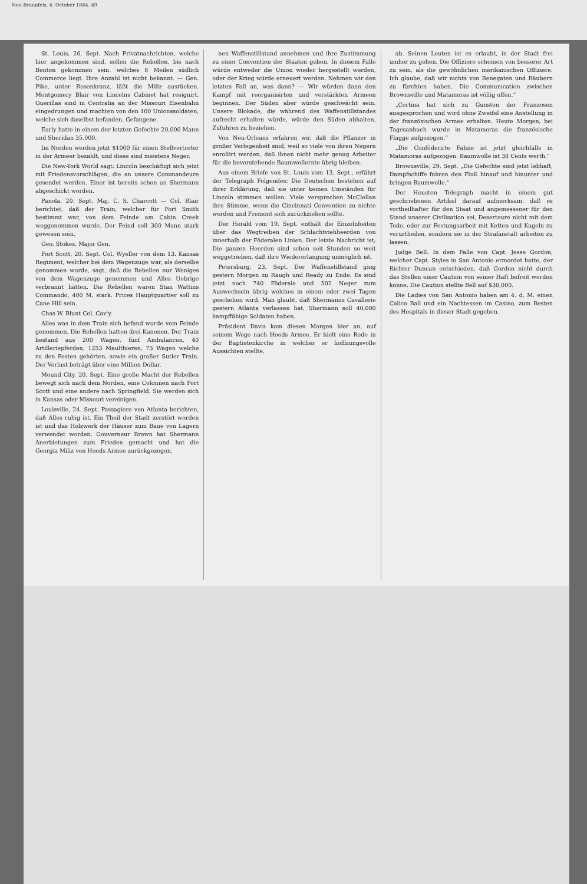Neu-Braunfels, 4. October 1864. 49
St. Louis, 26. Sept. Nach Privatnachrichten, welche hier angekommen sind, sollen die Rebellen, bis nach Benton gekommen sein, welches 8 Meilen südlich Commerce liegt. Ihre Anzahl ist nicht bekannt. — Gen. Pike, unter Rosenkranz, läßt die Miliz ausrücken. Montgomery Blair von Lincolns Cabinet hat resignirt. Guerillas sind in Centralia an der Missouri Eisenbahn eingedrungen und machten von den 100 Unionssoldaten, welche sich daselbst befanden, Gefangene.
Early hatte in einem der letzten Gefechte 20,000 Mann und Sheridan 35,000.
Im Norden werden jetzt $1000 für einen Stellvertreter in der Armeer bezahlt, und diese sind meistens Neger.
Die New-York World sagt: Lincoln beschäftigt sich jetzt mit Friedensvorschlägen, die an unsere Commandeure gesendet werden. Einer ist bereits schon an Shermann abgeschickt worden.
Panola, 20. Sept. Maj. C. S. Charcott — Col. Blair berichtet, daß der Train, welcher für Fort Smith bestimmt war, von dem Feinde am Cabin Creek weggenommen wurde. Der Feind soll 300 Mann stark gewesen sein.
Geo. Stokes, Major Gen.
Fort Scott, 20. Sept. Col. Wyeller von dem 13. Kansas Regiment, welcher bei dem Wagenzuge war, als derselbe genommen wurde, sagt, daß die Rebellen nur Weniges von dem Wagenzuge genommen und Alles Uebrige verbrannt hätten. Die Rebellen waren Stan Wattins Commando, 400 M. stark. Prices Hauptquartier soll zu Cane Hill sein.
Chas W. Blunt Col. Cav'y.
Alles was in dem Train sich befand wurde vom Feinde genommen. Die Rebellen hatten drei Kanonen. Der Train bestand aus 200 Wagen, fünf Ambulancen, 40 Artilleriepferden, 1253 Maulthieren, 73 Wagen welche zu den Posten gehörten, sowie ein großer Sutler Train. Der Verlust beträgt über eine Million Dollar.
Mound City, 20. Sept. Eine große Macht der Rebellen bewegt sich nach dem Norden, eine Colonnen nach Fort Scott und eine andere nach Springfield. Sie werden sich in Kansas oder Missouri vereinigen.
Louisville, 24. Sept. Passagiere von Atlanta berichten, daß Alles ruhig ist. Ein Theil der Stadt zerstört worden ist und das Holzwerk der Häuser zum Baue von Lagern verwendet worden. Gouverneur Brown hat Shermann Anerbietungen zum Frieden gemacht und hat die Georgia Miliz von Hoods Armee zurückgezogen.
nen Waffenstillstand annehmen und ihre Zustimmung zu einer Convention der Staaten geben. In diesem Falle würde entweder die Union wieder hergestellt werden, oder der Krieg würde erneuert werden. Nehmen wir den letzten Fall an, was dann? — Wir würden dann den Kampf mit reorganisirten und verstärkten Armeen beginnen. Der Süden aber würde geschwächt sein. Unsere Blokade, die während des Waffenstillstandes aufrecht erhalten würde, würde den Süden abhalten, Zufuhren zu beziehen.
Von Neu-Orleans erfahren wir, daß die Pflanzer in großer Verlegenheit sind, weil so viele von ihren Negern enrollirt werden, daß ihnen nicht mehr genug Arbeiter für die bevorstehende Baumwollernte übrig bleiben.
Aus einem Briefe von St. Louis vom 13. Sept., erfährt der Telegraph Folgendes: Die Deutschen bestehen auf ihrer Erklärung, daß sie unter keinen Umständen für Lincoln stimmen wollen. Viele versprechen McClellan ihre Stimme, wenn die Cincinnati Convention zu nichte werden und Fremont sich zurückziehen sollte.
Der Herald vom 19. Sept. enthält die Einzelnheiten über das Wegtreiben der Schlachtviehheerden von innerhalb der Föderalen Linien. Der letzte Nachricht ist; Die ganzen Heerden sind schon seit Stunden so weit weggetrieben, daß ihre Wiedererlangung unmöglich ist.
Petersburg, 23. Sept. Der Waffenstillstand ging gestern Morgen zu Raugh und Ready zu Ende. Es sind jetzt noch 740 Föderale und 502 Neger zum Auswechseln übrig welches in einem oder zwei Tagen geschehen wird. Man glaubt, daß Shermanns Cavallerie gestern Atlanta verlassen hat. Shermann soll 40,000 kampffähige Soldaten haben.
Präsident Davis kam diesen Morgen hier an, auf seinem Wege nach Hoods Armee. Er hielt eine Rede in der Baptistenkirche in welcher er hoffnungsvolle Aussichten stellte.
ab. Seinen Leuten ist es erlaubt, in der Stadt frei umher zu gehen. Die Offiziere scheinen von besserer Art zu sein, als die gewöhnlichen merikanischen Offiziere. Ich glaube, daß wir nichts von Renegaten und Räubern zu fürchten haben. Die Communication zwischen Brownsville und Matamoras ist völlig offen.“
„Cortina hat sich zu Gunsten der Franzosen ausgesprochen und wird ohne Zweifel eine Anstellung in der französischen Armee erhalten. Heute Morgen, bei Tagesanbuch wurde in Matamoras die französische Flagge aufgezogen.“
„Die Conföderirte Fahne ist jetzt gleichfalls in Matamoras aufgezogen. Baumwolle ist 38 Cents werth.“
Brownsville, 29. Sept. „Die Gefechte sind jetzt lebhaft, Dampfschiffe fahren den Fluß hinauf und hinunter und bringen Baumwolle.“
Der Houston Telegraph macht in einem gut geschriebenen Artikel darauf aufmerksam, daß es vortheilhafter für den Staat und angemessener für den Stand unserer Civilisation sei, Deserteure nicht mit dem Tode, oder zur Festungsarbeit mit Ketten und Kugeln zu verurtheilen, sondern sie in der Strafanstalt arbeiten zu lassen.
Judge Bell. In dem Falle von Capt. Jesse Gordon, welcher Capt. Styles in San Antonio ermordet hatte, der Richter Duncan entschieden, daß Gordon nicht durch das Stellen einer Caution von seiner Haft befreit werden könne. Die Caution stellte Bell auf $30,000.
Die Ladies von San Antonio haben am 4. d. M. einen Calico Ball und ein Nachtessen im Casino, zum Besten des Hospitals in dieser Stadt gegeben.